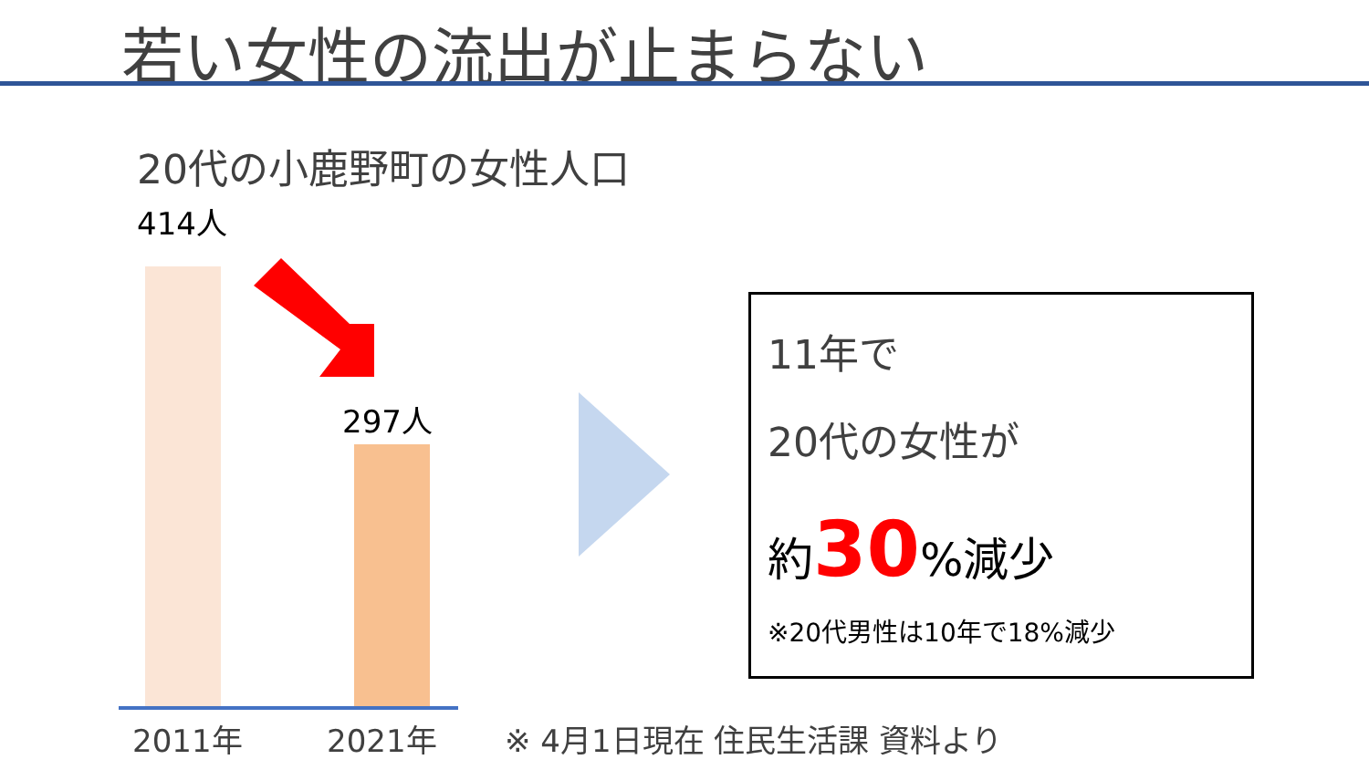若い女性の流出が止まらない
20代の小鹿野町の女性人口
414人
297人
2011年 2021年 ※ 4月1日現在 住民生活課 資料より
11年で
20代の女性が
約30%減少
※20代男性は10年で18%減少